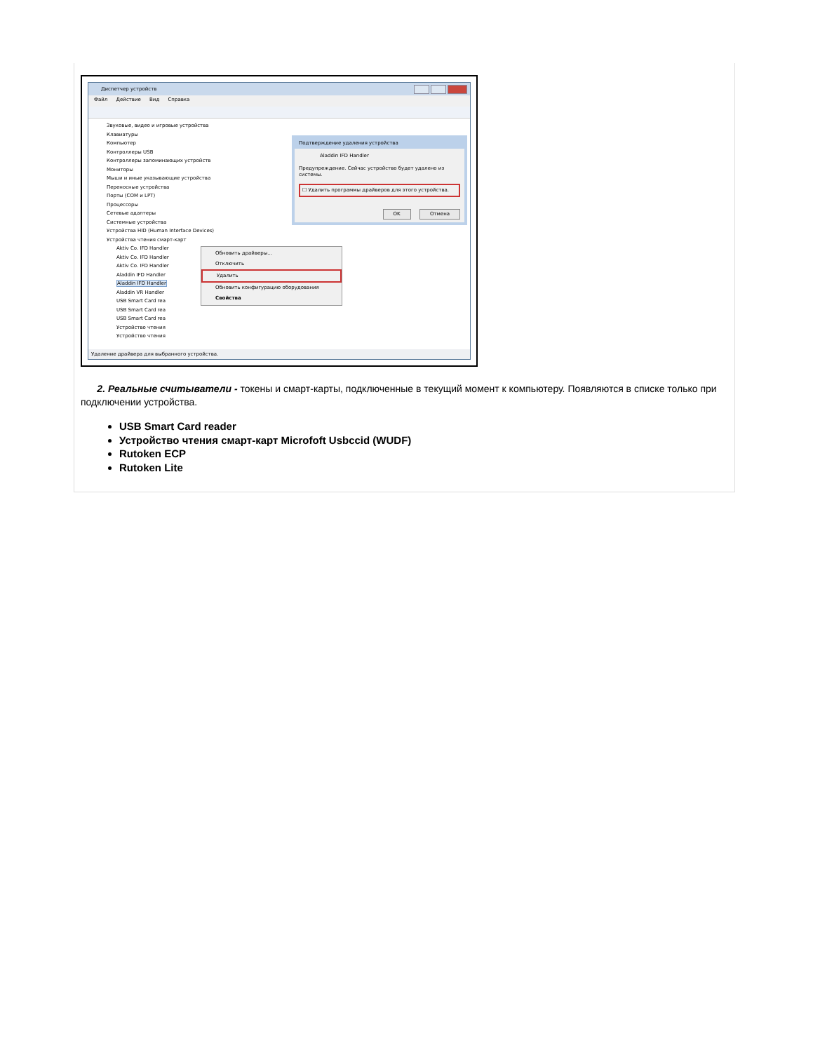Диспетчер устройств
Файл Действие Вид Справка
Звуковые, видео и игровые устройства
Клавиатуры
Компьютер
Контроллеры USB
Контроллеры запоминающих устройств
Мониторы
Мыши и иные указывающие устройства
Переносные устройства
Порты (COM и LPT)
Процессоры
Сетевые адаптеры
Системные устройства
Устройства HID (Human Interface Devices)
Устройства чтения смарт-карт
Aktiv Co. IFD Handler
Aktiv Co. IFD Handler
Aktiv Co. IFD Handler
Aladdin IFD Handler
Aladdin IFD Handler
Aladdin VR Handler
USB Smart Card rea
USB Smart Card rea
USB Smart Card rea
Устройство чтения
Устройство чтения
Подтверждение удаления устройства
Aladdin IFD Handler
Предупреждение. Сейчас устройство будет удалено из системы.
☐ Удалить программы драйверов для этого устройства.
OK Отмена
Обновить драйверы...
Отключить
Удалить
Обновить конфигурацию оборудования
Свойства
Удаление драйвера для выбранного устройства.
2. Реальные считыватели - токены и смарт-карты, подключенные в текущий момент к компьютеру. Появляются в списке только при подключении устройства.
USB Smart Card reader
Устройство чтения смарт-карт Microfoft Usbccid (WUDF)
Rutoken ECP
Rutoken Lite